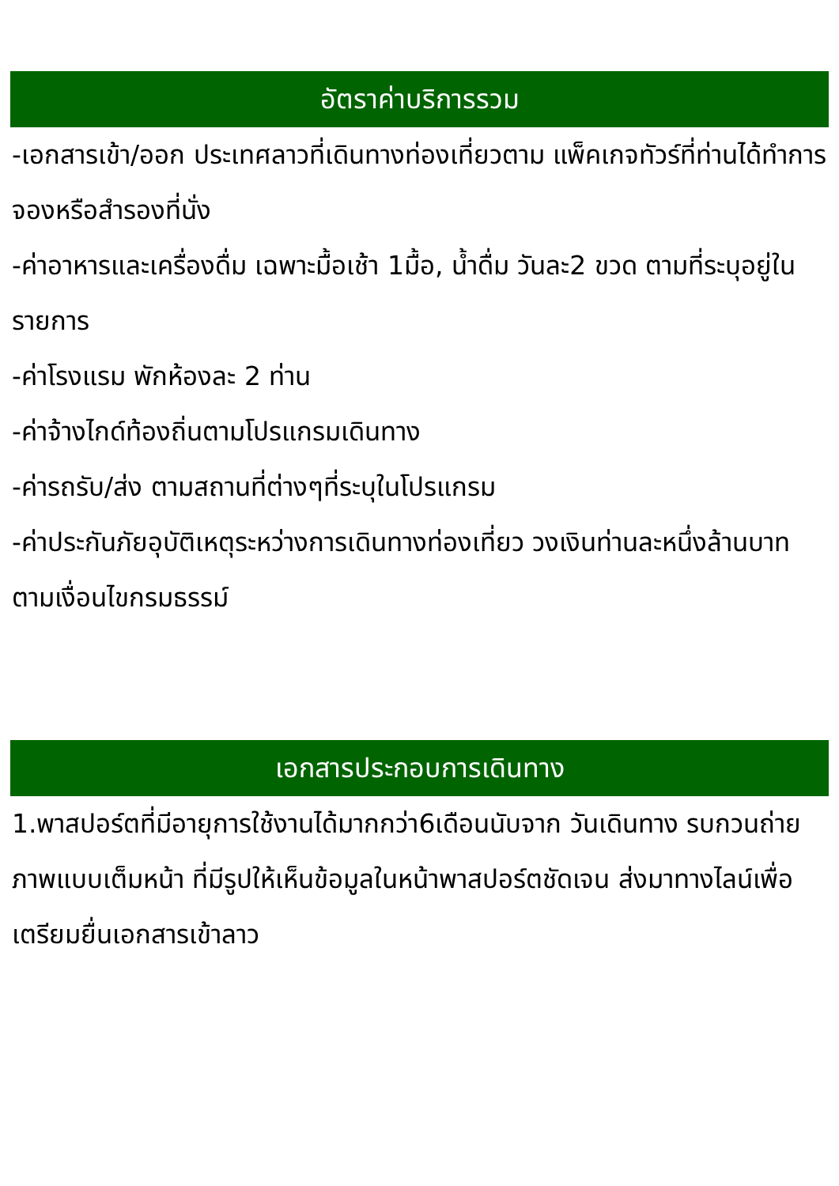อัตราค่าบริการรวม
-เอกสารเข้า/ออก ประเทศลาวที่เดินทางท่องเที่ยวตาม แพ็คเกจทัวร์ที่ท่านได้ทำการจองหรือสำรองที่นั่ง
-ค่าอาหารและเครื่องดื่ม เฉพาะมื้อเช้า 1มื้อ, น้ำดื่ม วันละ2 ขวด ตามที่ระบุอยู่ในรายการ
-ค่าโรงแรม พักห้องละ 2 ท่าน
-ค่าจ้างไกด์ท้องถิ่นตามโปรแกรมเดินทาง
-ค่ารถรับ/ส่ง ตามสถานที่ต่างๆที่ระบุในโปรแกรม
-ค่าประกันภัยอุบัติเหตุระหว่างการเดินทางท่องเที่ยว วงเงินท่านละหนึ่งล้านบาท ตามเงื่อนไขกรมธรรม์
เอกสารประกอบการเดินทาง
1.พาสปอร์ตที่มีอายุการใช้งานได้มากกว่า6เดือนนับจาก วันเดินทาง รบกวนถ่ายภาพแบบเต็มหน้า ที่มีรูปให้เห็นข้อมูลในหน้าพาสปอร์ตชัดเจน ส่งมาทางไลน์เพื่อ เตรียมยื่นเอกสารเข้าลาว